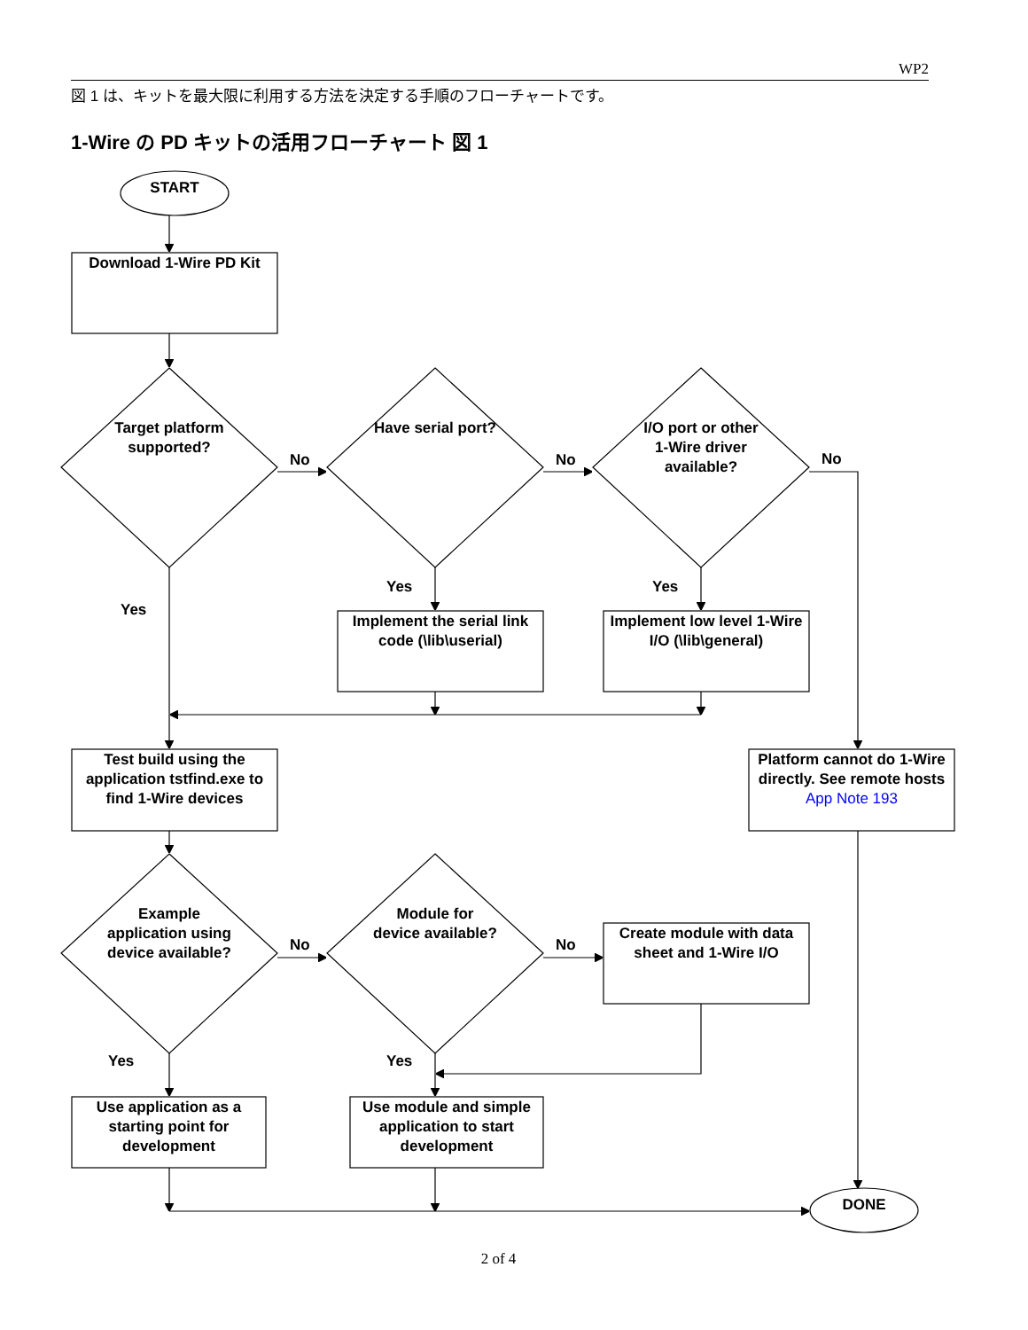WP2
図 1 は、キットを最大限に利用する方法を決定する手順のフローチャートです。
1-Wire の PD キットの活用フローチャート 図 1
START
Download 1-Wire PD Kit
Target platform supported?
Have serial port?
I/O port or other 1-Wire driver available?
No No No
Yes
Yes Yes
Implement the serial link code (\lib\userial)
Implement low level 1-Wire I/O (\lib\general)
Test build using the application tstfind.exe to find 1-Wire devices
Platform cannot do 1-Wire directly. See remote hosts App Note 193
Example application using device available?
Module for device available?
No No
Create module with data sheet and 1-Wire I/O
Yes Yes
Use application as a starting point for development
Use module and simple application to start development
DONE
2 of 4